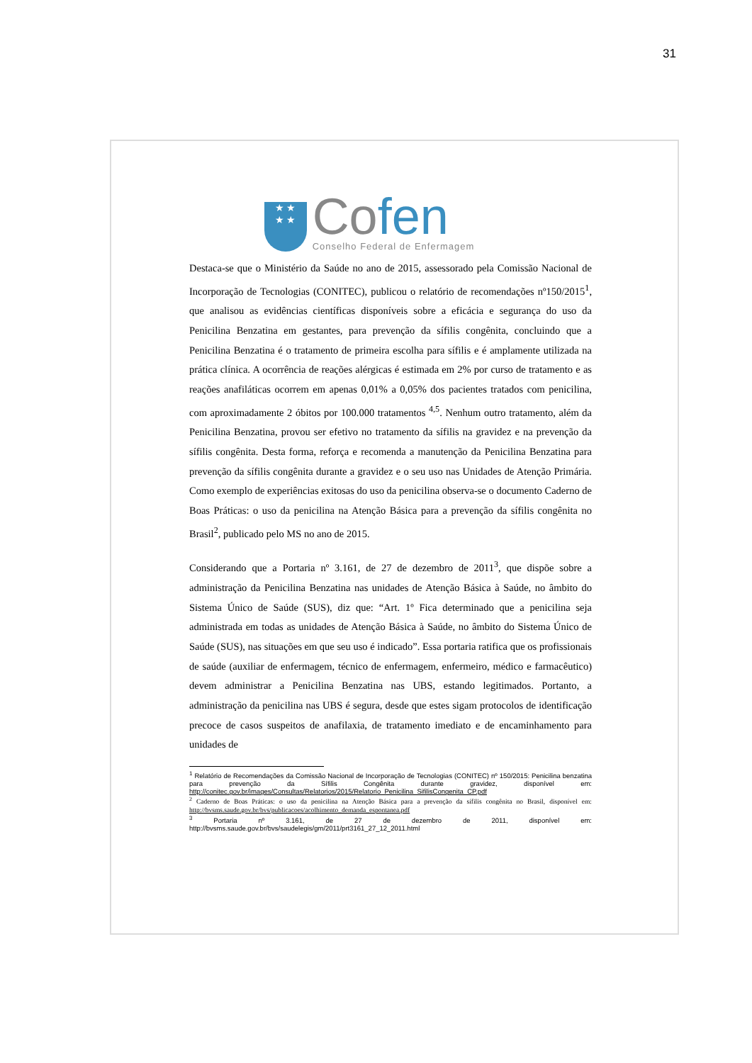31
★ ★
★ ★
Cofen
Conselho Federal de Enfermagem
Destaca-se que o Ministério da Saúde no ano de 2015, assessorado pela Comissão Nacional de Incorporação de Tecnologias (CONITEC), publicou o relatório de recomendações nº150/2015<sup>1</sup>, que analisou as evidências científicas disponíveis sobre a eficácia e segurança do uso da Penicilina Benzatina em gestantes, para prevenção da sífilis congênita, concluindo que a Penicilina Benzatina é o tratamento de primeira escolha para sífilis e é amplamente utilizada na prática clínica. A ocorrência de reações alérgicas é estimada em 2% por curso de tratamento e as reações anafiláticas ocorrem em apenas 0,01% a 0,05% dos pacientes tratados com penicilina, com aproximadamente 2 óbitos por 100.000 tratamentos <sup>4,5</sup>. Nenhum outro tratamento, além da Penicilina Benzatina, provou ser efetivo no tratamento da sífilis na gravidez e na prevenção da sífilis congênita. Desta forma, reforça e recomenda a manutenção da Penicilina Benzatina para prevenção da sífilis congênita durante a gravidez e o seu uso nas Unidades de Atenção Primária. Como exemplo de experiências exitosas do uso da penicilina observa-se o documento Caderno de Boas Práticas: o uso da penicilina na Atenção Básica para a prevenção da sífilis congênita no Brasil<sup>2</sup>, publicado pelo MS no ano de 2015.
Considerando que a Portaria nº 3.161, de 27 de dezembro de 2011<sup>3</sup>, que dispõe sobre a administração da Penicilina Benzatina nas unidades de Atenção Básica à Saúde, no âmbito do Sistema Único de Saúde (SUS), diz que: “Art. 1º Fica determinado que a penicilina seja administrada em todas as unidades de Atenção Básica à Saúde, no âmbito do Sistema Único de Saúde (SUS), nas situações em que seu uso é indicado”. Essa portaria ratifica que os profissionais de saúde (auxiliar de enfermagem, técnico de enfermagem, enfermeiro, médico e farmacêutico) devem administrar a Penicilina Benzatina nas UBS, estando legitimados. Portanto, a administração da penicilina nas UBS é segura, desde que estes sigam protocolos de identificação precoce de casos suspeitos de anafilaxia, de tratamento imediato e de encaminhamento para unidades de
<sup>1</sup> Relatório de Recomendações da Comissão Nacional de Incorporação de Tecnologias (CONITEC) nº 150/2015: Penicilina benzatina para prevenção da Sífilis Congênita durante gravidez, disponível em: http://conitec.gov.br/images/Consultas/Relatorios/2015/Relatorio_Penicilina_SifilisCongenita_CP.pdf
<sup>2</sup> Caderno de Boas Práticas: o uso da penicilina na Atenção Básica para a prevenção da sífilis congênita no Brasil, disponível em: http://bvsms.saude.gov.br/bvs/publicacoes/acolhimento_demanda_espontanea.pdf
<sup>3</sup> Portaria nº 3.161, de 27 de dezembro de 2011, disponível em: http://bvsms.saude.gov.br/bvs/saudelegis/gm/2011/prt3161_27_12_2011.html